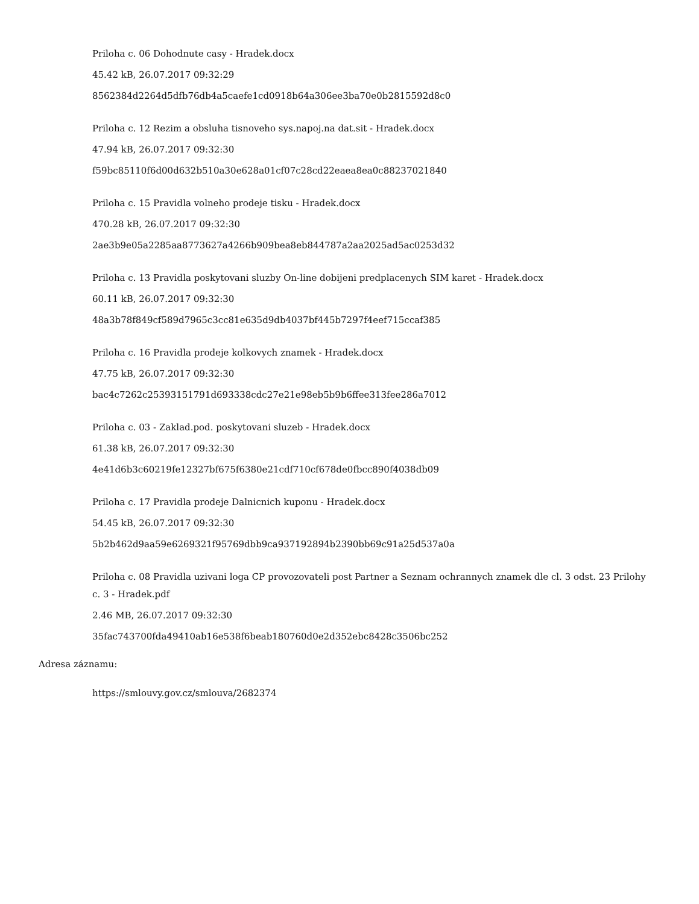Priloha c. 06 Dohodnute casy - Hradek.docx
45.42 kB, 26.07.2017 09:32:29
8562384d2264d5dfb76db4a5caefe1cd0918b64a306ee3ba70e0b2815592d8c0
Priloha c. 12 Rezim a obsluha tisnoveho sys.napoj.na dat.sit - Hradek.docx
47.94 kB, 26.07.2017 09:32:30
f59bc85110f6d00d632b510a30e628a01cf07c28cd22eaea8ea0c88237021840
Priloha c. 15 Pravidla volneho prodeje tisku - Hradek.docx
470.28 kB, 26.07.2017 09:32:30
2ae3b9e05a2285aa8773627a4266b909bea8eb844787a2aa2025ad5ac0253d32
Priloha c. 13 Pravidla poskytovani sluzby On-line dobijeni predplacenych SIM karet - Hradek.docx
60.11 kB, 26.07.2017 09:32:30
48a3b78f849cf589d7965c3cc81e635d9db4037bf445b7297f4eef715ccaf385
Priloha c. 16 Pravidla prodeje kolkovych znamek - Hradek.docx
47.75 kB, 26.07.2017 09:32:30
bac4c7262c25393151791d693338cdc27e21e98eb5b9b6ffee313fee286a7012
Priloha c. 03 - Zaklad.pod. poskytovani sluzeb - Hradek.docx
61.38 kB, 26.07.2017 09:32:30
4e41d6b3c60219fe12327bf675f6380e21cdf710cf678de0fbcc890f4038db09
Priloha c. 17 Pravidla prodeje Dalnicnich kuponu - Hradek.docx
54.45 kB, 26.07.2017 09:32:30
5b2b462d9aa59e6269321f95769dbb9ca937192894b2390bb69c91a25d537a0a
Priloha c. 08 Pravidla uzivani loga CP provozovateli post Partner a Seznam ochrannych znamek dle cl. 3 odst. 23 Prilohy c. 3 - Hradek.pdf
2.46 MB, 26.07.2017 09:32:30
35fac743700fda49410ab16e538f6beab180760d0e2d352ebc8428c3506bc252
Adresa záznamu:
https://smlouvy.gov.cz/smlouva/2682374